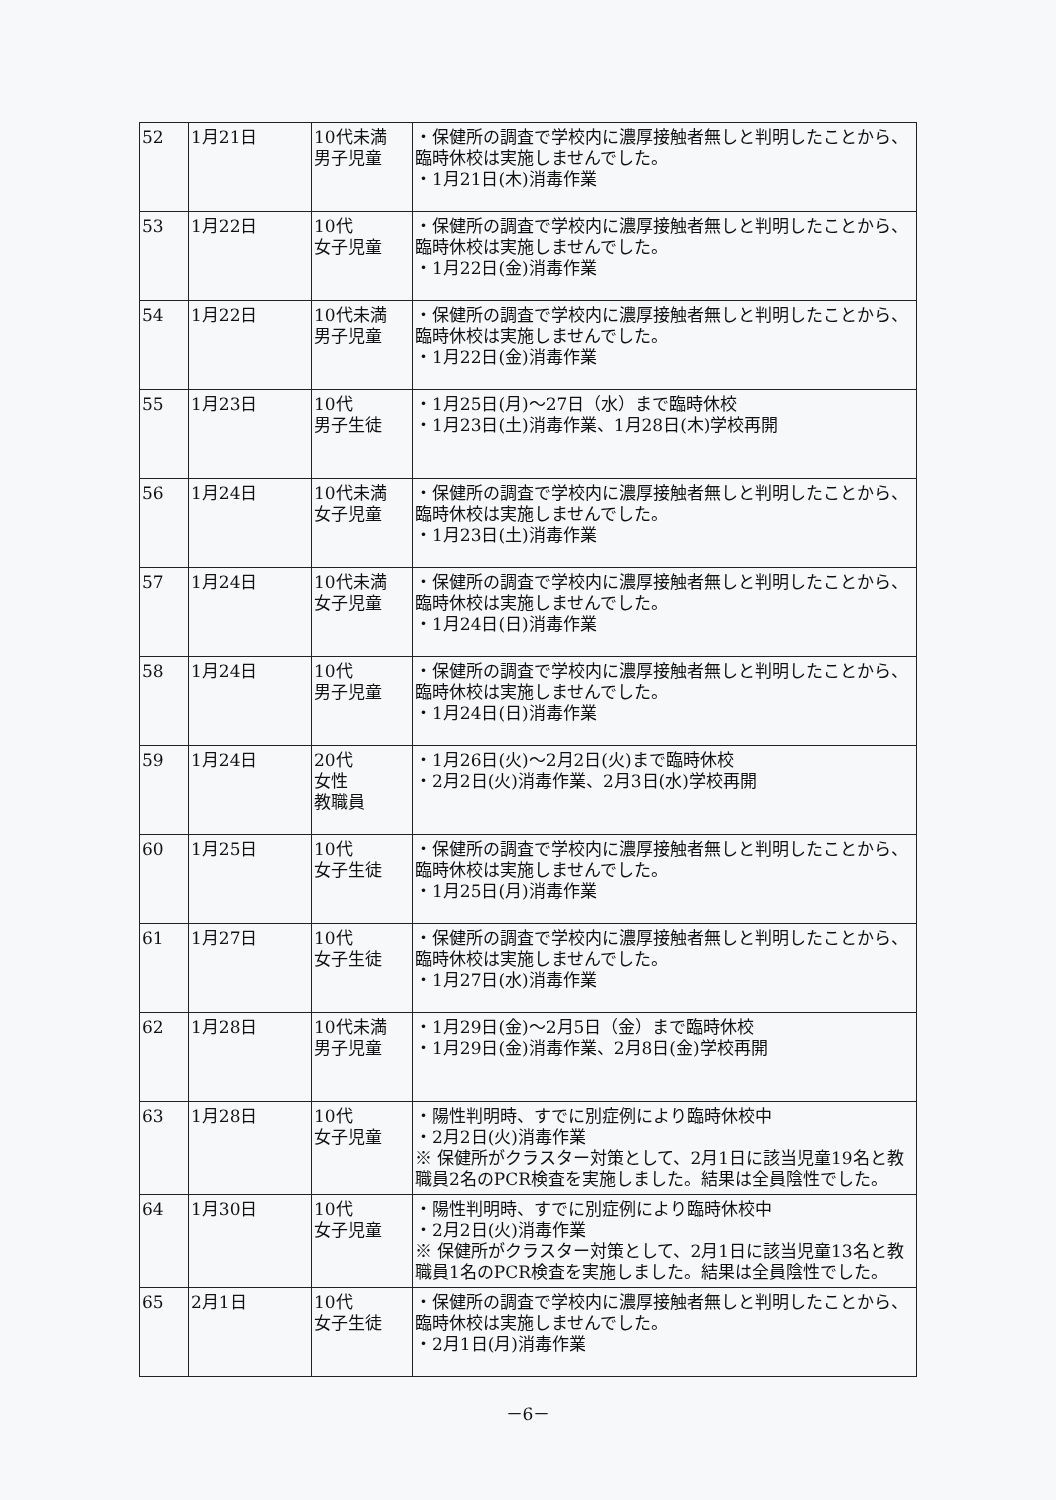| 52 | 1月21日 | 10代未満 男子児童 | ・保健所の調査で学校内に濃厚接触者無しと判明したことから、臨時休校は実施しませんでした。 ・1月21日(木)消毒作業 |
| 53 | 1月22日 | 10代 女子児童 | ・保健所の調査で学校内に濃厚接触者無しと判明したことから、臨時休校は実施しませんでした。 ・1月22日(金)消毒作業 |
| 54 | 1月22日 | 10代未満 男子児童 | ・保健所の調査で学校内に濃厚接触者無しと判明したことから、臨時休校は実施しませんでした。 ・1月22日(金)消毒作業 |
| 55 | 1月23日 | 10代 男子生徒 | ・1月25日(月)～27日（水）まで臨時休校 ・1月23日(土)消毒作業、1月28日(木)学校再開 |
| 56 | 1月24日 | 10代未満 女子児童 | ・保健所の調査で学校内に濃厚接触者無しと判明したことから、臨時休校は実施しませんでした。 ・1月23日(土)消毒作業 |
| 57 | 1月24日 | 10代未満 女子児童 | ・保健所の調査で学校内に濃厚接触者無しと判明したことから、臨時休校は実施しませんでした。 ・1月24日(日)消毒作業 |
| 58 | 1月24日 | 10代 男子児童 | ・保健所の調査で学校内に濃厚接触者無しと判明したことから、臨時休校は実施しませんでした。 ・1月24日(日)消毒作業 |
| 59 | 1月24日 | 20代 女性 教職員 | ・1月26日(火)～2月2日(火)まで臨時休校 ・2月2日(火)消毒作業、2月3日(水)学校再開 |
| 60 | 1月25日 | 10代 女子生徒 | ・保健所の調査で学校内に濃厚接触者無しと判明したことから、臨時休校は実施しませんでした。 ・1月25日(月)消毒作業 |
| 61 | 1月27日 | 10代 女子生徒 | ・保健所の調査で学校内に濃厚接触者無しと判明したことから、臨時休校は実施しませんでした。 ・1月27日(水)消毒作業 |
| 62 | 1月28日 | 10代未満 男子児童 | ・1月29日(金)～2月5日（金）まで臨時休校 ・1月29日(金)消毒作業、2月8日(金)学校再開 |
| 63 | 1月28日 | 10代 女子児童 | ・陽性判明時、すでに別症例により臨時休校中 ・2月2日(火)消毒作業 ※ 保健所がクラスター対策として、2月1日に該当児童19名と教職員2名のPCR検査を実施しました。結果は全員陰性でした。 |
| 64 | 1月30日 | 10代 女子児童 | ・陽性判明時、すでに別症例により臨時休校中 ・2月2日(火)消毒作業 ※ 保健所がクラスター対策として、2月1日に該当児童13名と教職員1名のPCR検査を実施しました。結果は全員陰性でした。 |
| 65 | 2月1日 | 10代 女子生徒 | ・保健所の調査で学校内に濃厚接触者無しと判明したことから、臨時休校は実施しませんでした。 ・2月1日(月)消毒作業 |
－6－